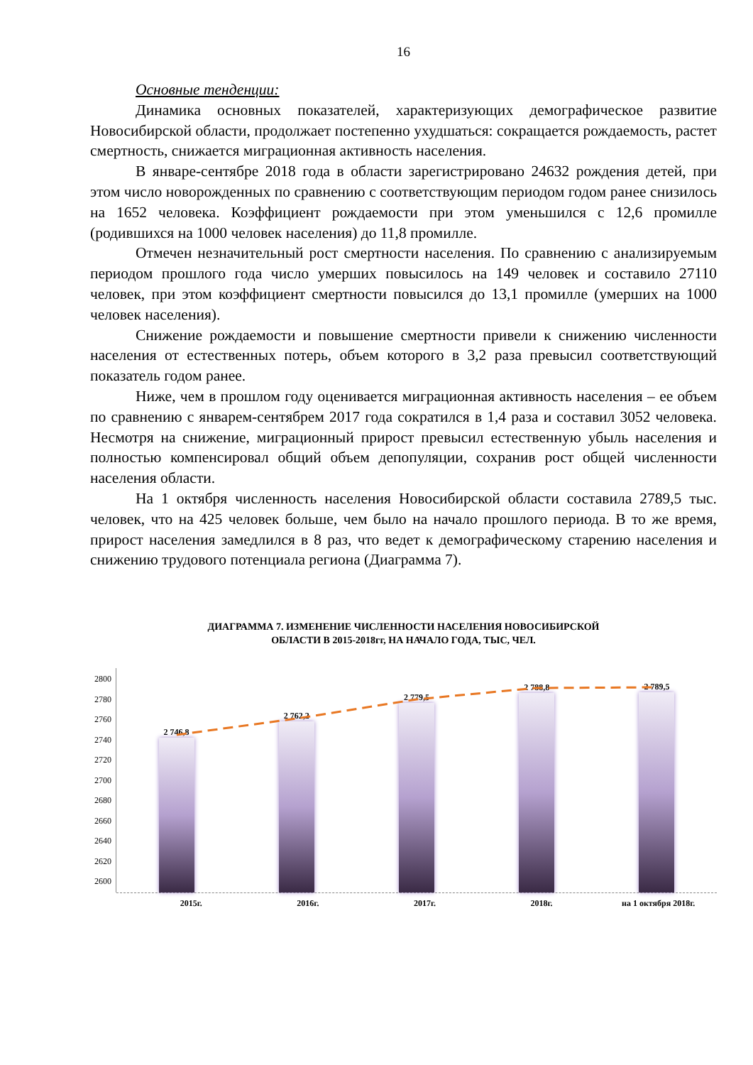16
Основные тенденции:
Динамика основных показателей, характеризующих демографическое развитие Новосибирской области, продолжает постепенно ухудшаться: сокращается рождаемость, растет смертность, снижается миграционная активность населения.
В январе-сентябре 2018 года в области зарегистрировано 24632 рождения детей, при этом число новорожденных по сравнению с соответствующим периодом годом ранее снизилось на 1652 человека. Коэффициент рождаемости при этом уменьшился с 12,6 промилле (родившихся на 1000 человек населения) до 11,8 промилле.
Отмечен незначительный рост смертности населения. По сравнению с анализируемым периодом прошлого года число умерших повысилось на 149 человек и составило 27110 человек, при этом коэффициент смертности повысился до 13,1 промилле (умерших на 1000 человек населения).
Снижение рождаемости и повышение смертности привели к снижению численности населения от естественных потерь, объем которого в 3,2 раза превысил соответствующий показатель годом ранее.
Ниже, чем в прошлом году оценивается миграционная активность населения – ее объем по сравнению с январем-сентябрем 2017 года сократился в 1,4 раза и составил 3052 человека. Несмотря на снижение, миграционный прирост превысил естественную убыль населения и полностью компенсировал общий объем депопуляции, сохранив рост общей численности населения области.
На 1 октября численность населения Новосибирской области составила 2789,5 тыс. человек, что на 425 человек больше, чем было на начало прошлого периода. В то же время, прирост населения замедлился в 8 раз, что ведет к демографическому старению населения и снижению трудового потенциала региона (Диаграмма 7).
ДИАГРАММА 7. ИЗМЕНЕНИЕ ЧИСЛЕННОСТИ НАСЕЛЕНИЯ НОВОСИБИРСКОЙ
ОБЛАСТИ В 2015-2018гг, НА НАЧАЛО ГОДА, ТЫС, ЧЕЛ.
2800
2780
2760
2740
2720
2700
2680
2660
2640
2620
2600
2 746,8
2 762,2
2 779,5
2 788,8
2 789,5
2015г. 2016г. 2017г. 2018г. на 1 октября 2018г.